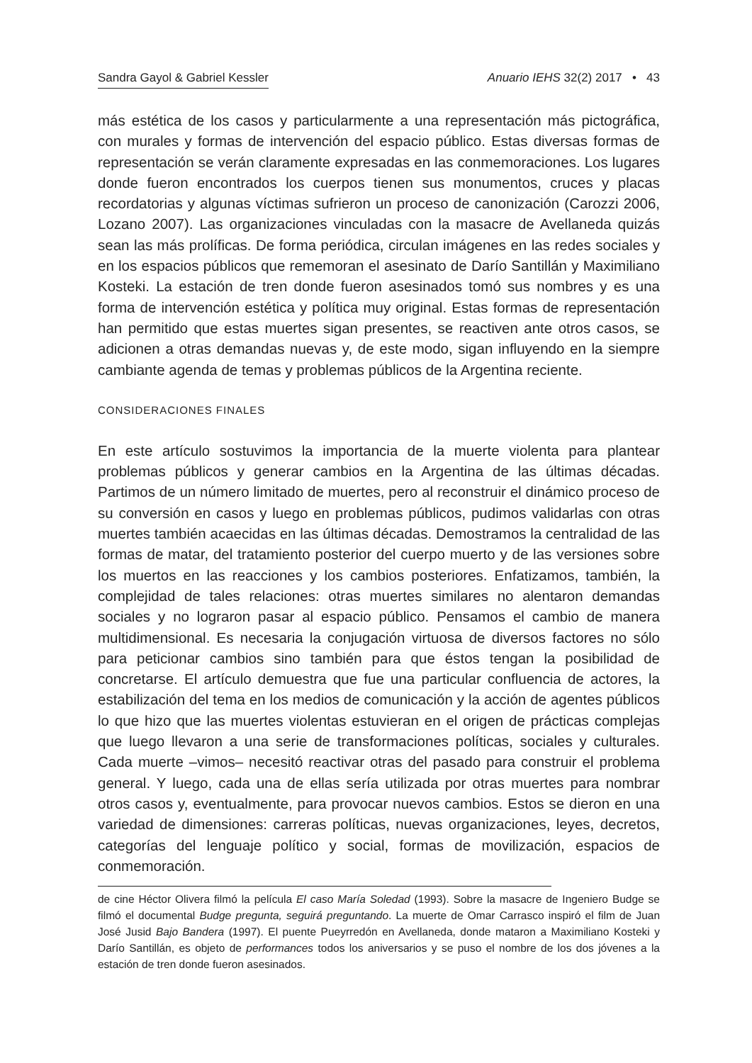Sandra Gayol & Gabriel Kessler Anuario IEHS 32(2) 2017 • 43
más estética de los casos y particularmente a una representación más pictográfica, con murales y formas de intervención del espacio público. Estas diversas formas de representación se verán claramente expresadas en las conmemoraciones. Los lugares donde fueron encontrados los cuerpos tienen sus monumentos, cruces y placas recordatorias y algunas víctimas sufrieron un proceso de canonización (Carozzi 2006, Lozano 2007). Las organizaciones vinculadas con la masacre de Avellaneda quizás sean las más prolíficas. De forma periódica, circulan imágenes en las redes sociales y en los espacios públicos que rememoran el asesinato de Darío Santillán y Maximiliano Kosteki. La estación de tren donde fueron asesinados tomó sus nombres y es una forma de intervención estética y política muy original. Estas formas de representación han permitido que estas muertes sigan presentes, se reactiven ante otros casos, se adicionen a otras demandas nuevas y, de este modo, sigan influyendo en la siempre cambiante agenda de temas y problemas públicos de la Argentina reciente.
CONSIDERACIONES FINALES
En este artículo sostuvimos la importancia de la muerte violenta para plantear problemas públicos y generar cambios en la Argentina de las últimas décadas. Partimos de un número limitado de muertes, pero al reconstruir el dinámico proceso de su conversión en casos y luego en problemas públicos, pudimos validarlas con otras muertes también acaecidas en las últimas décadas. Demostramos la centralidad de las formas de matar, del tratamiento posterior del cuerpo muerto y de las versiones sobre los muertos en las reacciones y los cambios posteriores. Enfatizamos, también, la complejidad de tales relaciones: otras muertes similares no alentaron demandas sociales y no lograron pasar al espacio público. Pensamos el cambio de manera multidimensional. Es necesaria la conjugación virtuosa de diversos factores no sólo para peticionar cambios sino también para que éstos tengan la posibilidad de concretarse. El artículo demuestra que fue una particular confluencia de actores, la estabilización del tema en los medios de comunicación y la acción de agentes públicos lo que hizo que las muertes violentas estuvieran en el origen de prácticas complejas que luego llevaron a una serie de transformaciones políticas, sociales y culturales. Cada muerte –vimos– necesitó reactivar otras del pasado para construir el problema general. Y luego, cada una de ellas sería utilizada por otras muertes para nombrar otros casos y, eventualmente, para provocar nuevos cambios. Estos se dieron en una variedad de dimensiones: carreras políticas, nuevas organizaciones, leyes, decretos, categorías del lenguaje político y social, formas de movilización, espacios de conmemoración.
de cine Héctor Olivera filmó la película El caso María Soledad (1993). Sobre la masacre de Ingeniero Budge se filmó el documental Budge pregunta, seguirá preguntando. La muerte de Omar Carrasco inspiró el film de Juan José Jusid Bajo Bandera (1997). El puente Pueyrredón en Avellaneda, donde mataron a Maximiliano Kosteki y Darío Santillán, es objeto de performances todos los aniversarios y se puso el nombre de los dos jóvenes a la estación de tren donde fueron asesinados.